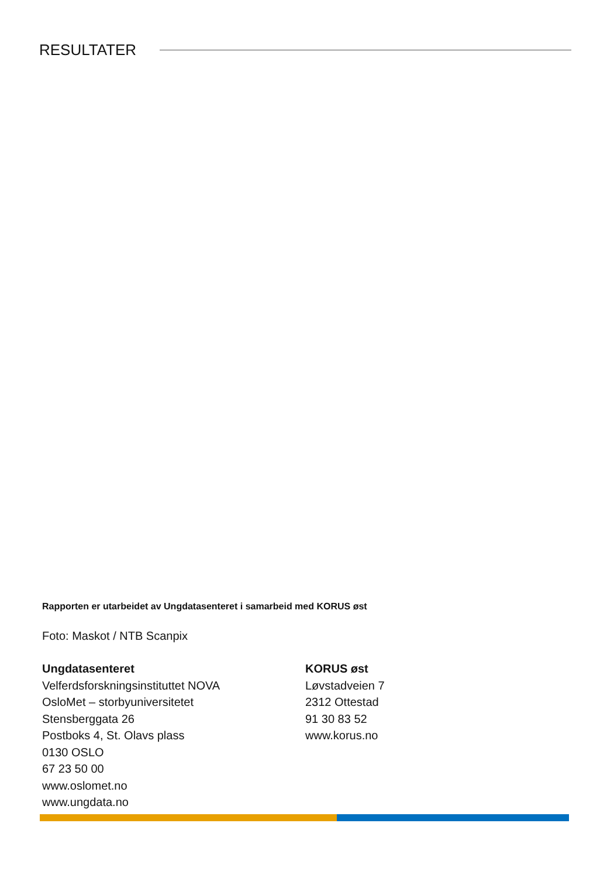RESULTATER
Rapporten er utarbeidet av Ungdatasenteret i samarbeid med KORUS øst
Foto: Maskot / NTB Scanpix
Ungdatasenteret
Velferdsforskningsinstituttet NOVA
OsloMet – storbyuniversitetet
Stensberggata 26
Postboks 4, St. Olavs plass
0130 OSLO
67 23 50 00
www.oslomet.no
www.ungdata.no
KORUS øst
Løvstadveien 7
2312 Ottestad
91 30 83 52
www.korus.no